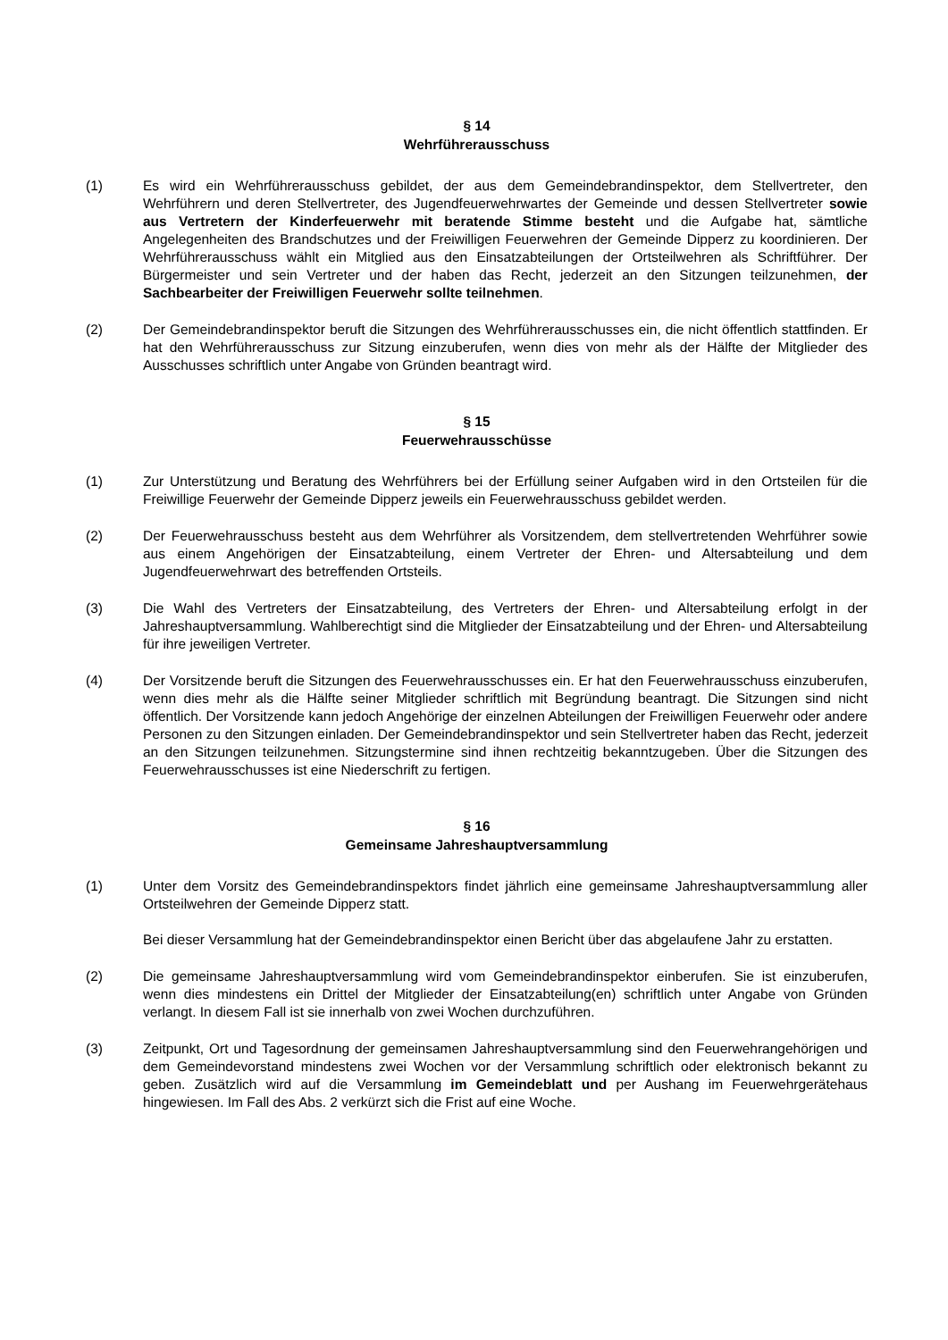§ 14
Wehrführerausschuss
(1) Es wird ein Wehrführerausschuss gebildet, der aus dem Gemeindebrandinspektor, dem Stellvertreter, den Wehrführern und deren Stellvertreter, des Jugendfeuerwehrwartes der Gemeinde und dessen Stellvertreter sowie aus Vertretern der Kinderfeuerwehr mit beratende Stimme besteht und die Aufgabe hat, sämtliche Angelegenheiten des Brandschutzes und der Freiwilligen Feuerwehren der Gemeinde Dipperz zu koordinieren. Der Wehrführerausschuss wählt ein Mitglied aus den Einsatzabteilungen der Ortsteilwehren als Schriftführer. Der Bürgermeister und sein Vertreter und der haben das Recht, jederzeit an den Sitzungen teilzunehmen, der Sachbearbeiter der Freiwilligen Feuerwehr sollte teilnehmen.
(2) Der Gemeindebrandinspektor beruft die Sitzungen des Wehrführerausschusses ein, die nicht öffentlich stattfinden. Er hat den Wehrführerausschuss zur Sitzung einzuberufen, wenn dies von mehr als der Hälfte der Mitglieder des Ausschusses schriftlich unter Angabe von Gründen beantragt wird.
§ 15
Feuerwehrausschüsse
(1) Zur Unterstützung und Beratung des Wehrführers bei der Erfüllung seiner Aufgaben wird in den Ortsteilen für die Freiwillige Feuerwehr der Gemeinde Dipperz jeweils ein Feuerwehrausschuss gebildet werden.
(2) Der Feuerwehrausschuss besteht aus dem Wehrführer als Vorsitzendem, dem stellvertretenden Wehrführer sowie aus einem Angehörigen der Einsatzabteilung, einem Vertreter der Ehren- und Altersabteilung und dem Jugendfeuerwehrwart des betreffenden Ortsteils.
(3) Die Wahl des Vertreters der Einsatzabteilung, des Vertreters der Ehren- und Altersabteilung erfolgt in der Jahreshauptversammlung. Wahlberechtigt sind die Mitglieder der Einsatzabteilung und der Ehren- und Altersabteilung für ihre jeweiligen Vertreter.
(4) Der Vorsitzende beruft die Sitzungen des Feuerwehrausschusses ein. Er hat den Feuerwehrausschuss einzuberufen, wenn dies mehr als die Hälfte seiner Mitglieder schriftlich mit Begründung beantragt. Die Sitzungen sind nicht öffentlich. Der Vorsitzende kann jedoch Angehörige der einzelnen Abteilungen der Freiwilligen Feuerwehr oder andere Personen zu den Sitzungen einladen. Der Gemeindebrandinspektor und sein Stellvertreter haben das Recht, jederzeit an den Sitzungen teilzunehmen. Sitzungstermine sind ihnen rechtzeitig bekanntzugeben. Über die Sitzungen des Feuerwehrausschusses ist eine Niederschrift zu fertigen.
§ 16
Gemeinsame Jahreshauptversammlung
(1) Unter dem Vorsitz des Gemeindebrandinspektors findet jährlich eine gemeinsame Jahreshauptversammlung aller Ortsteilwehren der Gemeinde Dipperz statt.
Bei dieser Versammlung hat der Gemeindebrandinspektor einen Bericht über das abgelaufene Jahr zu erstatten.
(2) Die gemeinsame Jahreshauptversammlung wird vom Gemeindebrandinspektor einberufen. Sie ist einzuberufen, wenn dies mindestens ein Drittel der Mitglieder der Einsatzabteilung(en) schriftlich unter Angabe von Gründen verlangt. In diesem Fall ist sie innerhalb von zwei Wochen durchzuführen.
(3) Zeitpunkt, Ort und Tagesordnung der gemeinsamen Jahreshauptversammlung sind den Feuerwehrangehörigen und dem Gemeindevorstand mindestens zwei Wochen vor der Versammlung schriftlich oder elektronisch bekannt zu geben. Zusätzlich wird auf die Versammlung im Gemeindeblatt und per Aushang im Feuerwehrgerätehaus hingewiesen. Im Fall des Abs. 2 verkürzt sich die Frist auf eine Woche.